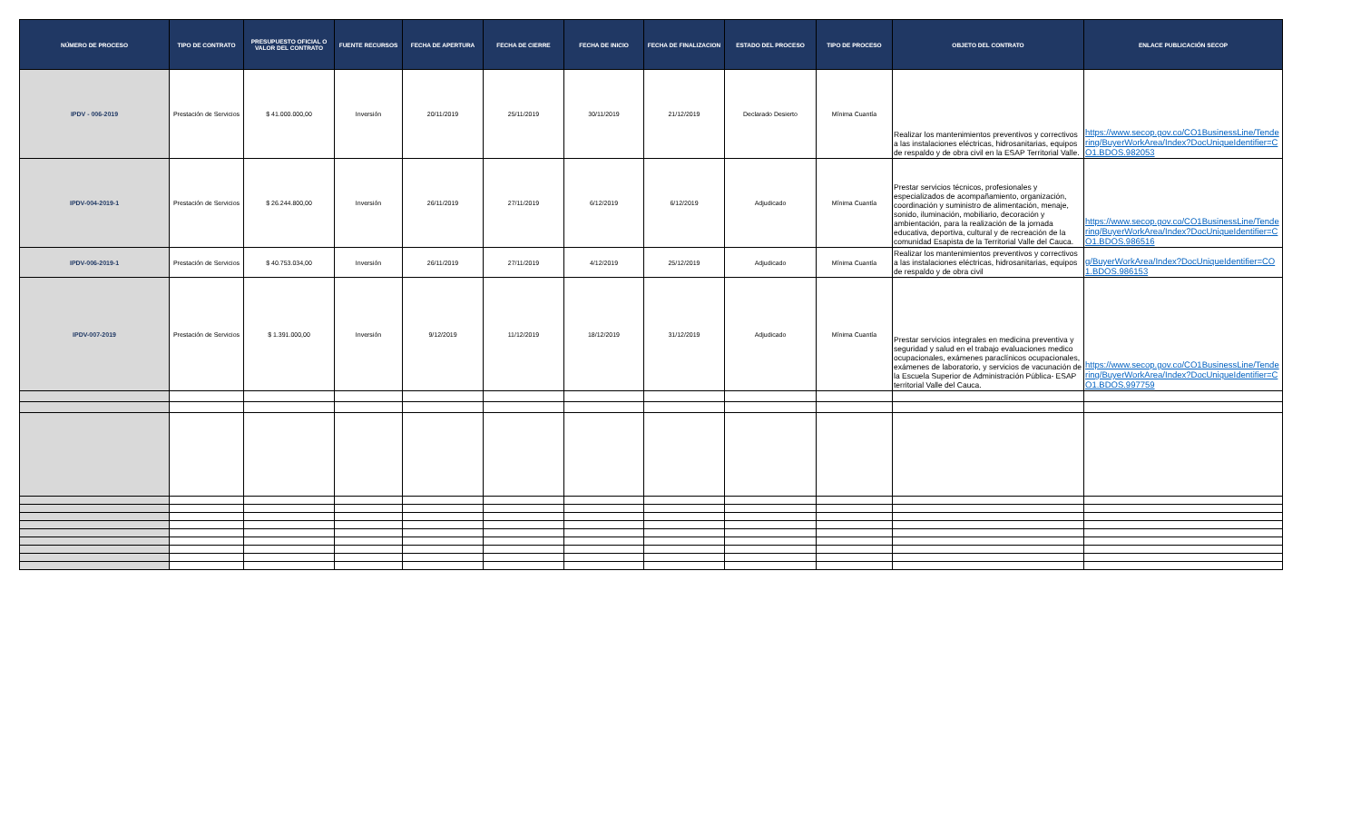| NÚMERO DE PROCESO | TIPO DE CONTRATO | PRESUPUESTO OFICIAL O VALOR DEL CONTRATO | FUENTE RECURSOS | FECHA DE APERTURA | FECHA DE CIERRE | FECHA DE INICIO | FECHA DE FINALIZACION | ESTADO DEL PROCESO | TIPO DE PROCESO | OBJETO DEL CONTRATO | ENLACE PUBLICACIÓN SECOP |
| --- | --- | --- | --- | --- | --- | --- | --- | --- | --- | --- | --- |
| IPDV - 006-2019 | Prestación de Servicios | $ 41.000.000,00 | Inversión | 20/11/2019 | 25/11/2019 | 30/11/2019 | 21/12/2019 | Declarado Desierto | Mínima Cuantía | Realizar los mantenimientos preventivos y correctivos a las instalaciones eléctricas, hidrosanitarias, equipos de respaldo y de obra civil en la ESAP Territorial Valle. | https://www.secop.gov.co/CO1BusinessLine/Tendering/BuyerWorkArea/Index?DocUniqueIdentifier=CO1.BDOS.982053 |
| IPDV-004-2019-1 | Prestación de Servicios | $ 26.244.800,00 | Inversión | 26/11/2019 | 27/11/2019 | 6/12/2019 | 6/12/2019 | Adjudicado | Mínima Cuantía | Prestar servicios técnicos, profesionales y especializados de acompañamiento, organización, coordinación y suministro de alimentación, menaje, sonido, iluminación, mobiliario, decoración y ambientación, para la realización de la jornada educativa, deportiva, cultural y de recreación de la comunidad Esapista de la Territorial Valle del Cauca. | https://www.secop.gov.co/CO1BusinessLine/Tendering/BuyerWorkArea/Index?DocUniqueIdentifier=CO1.BDOS.986516 |
| IPDV-006-2019-1 | Prestación de Servicios | $ 40.753.034,00 | Inversión | 26/11/2019 | 27/11/2019 | 4/12/2019 | 25/12/2019 | Adjudicado | Mínima Cuantía | Realizar los mantenimientos preventivos y correctivos a las instalaciones eléctricas, hidrosanitarias, equipos de respaldo y de obra civil | g/BuyerWorkArea/Index?DocUniqueIdentifier=CO1.BDOS.986153 |
| IPDV-007-2019 | Prestación de Servicios | $ 1.391.000,00 | Inversión | 9/12/2019 | 11/12/2019 | 18/12/2019 | 31/12/2019 | Adjudicado | Mínima Cuantía | Prestar servicios integrales en medicina preventiva y seguridad y salud en el trabajo evaluaciones medico ocupacionales, exámenes paraclínicos ocupacionales, exámenes de laboratorio, y servicios de vacunación de la Escuela Superior de Administración Pública- ESAP territorial Valle del Cauca. | https://www.secop.gov.co/CO1BusinessLine/Tendering/BuyerWorkArea/Index?DocUniqueIdentifier=CO1.BDOS.997759 |